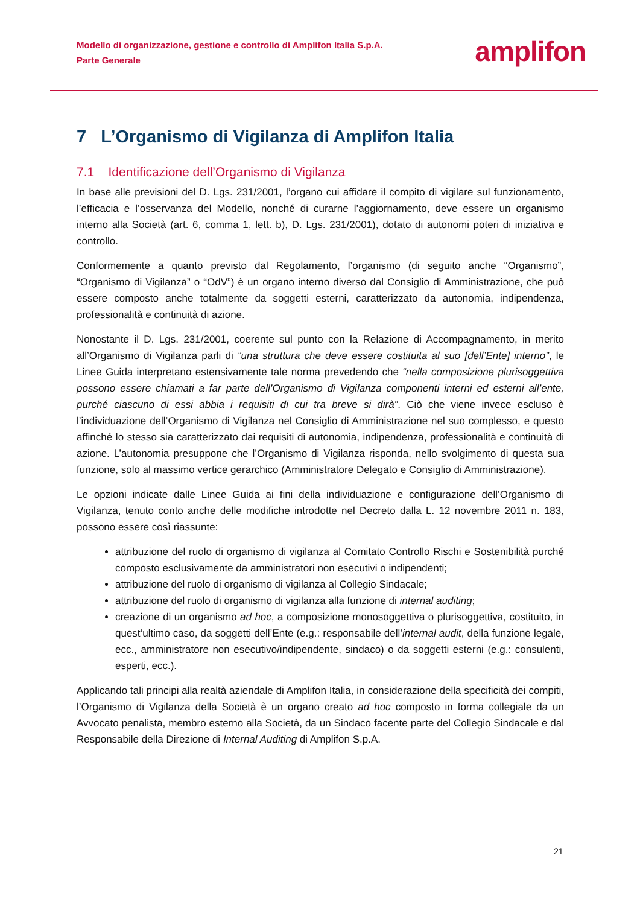Modello di organizzazione, gestione e controllo di Amplifon Italia S.p.A.
Parte Generale
amplifon
7 L’Organismo di Vigilanza di Amplifon Italia
7.1 Identificazione dell’Organismo di Vigilanza
In base alle previsioni del D. Lgs. 231/2001, l’organo cui affidare il compito di vigilare sul funzionamento, l’efficacia e l’osservanza del Modello, nonché di curarne l’aggiornamento, deve essere un organismo interno alla Società (art. 6, comma 1, lett. b), D. Lgs. 231/2001), dotato di autonomi poteri di iniziativa e controllo.
Conformemente a quanto previsto dal Regolamento, l’organismo (di seguito anche “Organismo”, “Organismo di Vigilanza” o “OdV”) è un organo interno diverso dal Consiglio di Amministrazione, che può essere composto anche totalmente da soggetti esterni, caratterizzato da autonomia, indipendenza, professionalità e continuità di azione.
Nonostante il D. Lgs. 231/2001, coerente sul punto con la Relazione di Accompagnamento, in merito all’Organismo di Vigilanza parli di “una struttura che deve essere costituita al suo [dell’Ente] interno”, le Linee Guida interpretano estensivamente tale norma prevedendo che “nella composizione plurisoggettiva possono essere chiamati a far parte dell’Organismo di Vigilanza componenti interni ed esterni all’ente, purché ciascuno di essi abbia i requisiti di cui tra breve si dirà”. Ciò che viene invece escluso è l’individuazione dell’Organismo di Vigilanza nel Consiglio di Amministrazione nel suo complesso, e questo affinché lo stesso sia caratterizzato dai requisiti di autonomia, indipendenza, professionalità e continuità di azione. L’autonomia presuppone che l’Organismo di Vigilanza risponda, nello svolgimento di questa sua funzione, solo al massimo vertice gerarchico (Amministratore Delegato e Consiglio di Amministrazione).
Le opzioni indicate dalle Linee Guida ai fini della individuazione e configurazione dell’Organismo di Vigilanza, tenuto conto anche delle modifiche introdotte nel Decreto dalla L. 12 novembre 2011 n. 183, possono essere così riassunte:
attribuzione del ruolo di organismo di vigilanza al Comitato Controllo Rischi e Sostenibilità purché composto esclusivamente da amministratori non esecutivi o indipendenti;
attribuzione del ruolo di organismo di vigilanza al Collegio Sindacale;
attribuzione del ruolo di organismo di vigilanza alla funzione di internal auditing;
creazione di un organismo ad hoc, a composizione monosoggettiva o plurisoggettiva, costituito, in quest’ultimo caso, da soggetti dell’Ente (e.g.: responsabile dell’internal audit, della funzione legale, ecc., amministratore non esecutivo/indipendente, sindaco) o da soggetti esterni (e.g.: consulenti, esperti, ecc.).
Applicando tali principi alla realtà aziendale di Amplifon Italia, in considerazione della specificità dei compiti, l’Organismo di Vigilanza della Società è un organo creato ad hoc composto in forma collegiale da un Avvocato penalista, membro esterno alla Società, da un Sindaco facente parte del Collegio Sindacale e dal Responsabile della Direzione di Internal Auditing di Amplifon S.p.A.
21